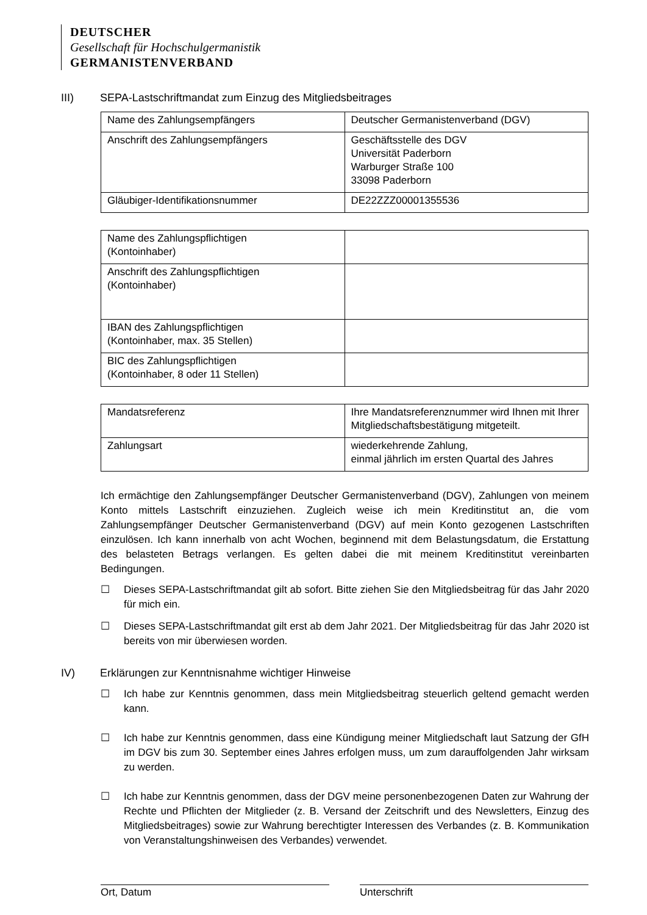DEUTSCHER
Gesellschaft für Hochschulgermanistik
GERMANISTENVERBAND
III) SEPA-Lastschriftmandat zum Einzug des Mitgliedsbeitrages
| Name des Zahlungsempfängers | Deutscher Germanistenverband (DGV) |
| Anschrift des Zahlungsempfängers | Geschäftsstelle des DGV Universität Paderborn Warburger Straße 100 33098 Paderborn |
| Gläubiger-Identifikationsnummer | DE22ZZZ00001355536 |
| Name des Zahlungspflichtigen (Kontoinhaber) | |
| Anschrift des Zahlungspflichtigen (Kontoinhaber) | |
| IBAN des Zahlungspflichtigen (Kontoinhaber, max. 35 Stellen) | |
| BIC des Zahlungspflichtigen (Kontoinhaber, 8 oder 11 Stellen) | |
| Mandatsreferenz | Ihre Mandatsreferenznummer wird Ihnen mit Ihrer Mitgliedschaftsbestätigung mitgeteilt. |
| Zahlungsart | wiederkehrende Zahlung, einmal jährlich im ersten Quartal des Jahres |
Ich ermächtige den Zahlungsempfänger Deutscher Germanistenverband (DGV), Zahlungen von meinem Konto mittels Lastschrift einzuziehen. Zugleich weise ich mein Kreditinstitut an, die vom Zahlungsempfänger Deutscher Germanistenverband (DGV) auf mein Konto gezogenen Lastschriften einzulösen. Ich kann innerhalb von acht Wochen, beginnend mit dem Belastungsdatum, die Erstattung des belasteten Betrags verlangen. Es gelten dabei die mit meinem Kreditinstitut vereinbarten Bedingungen.
☐ Dieses SEPA-Lastschriftmandat gilt ab sofort. Bitte ziehen Sie den Mitgliedsbeitrag für das Jahr 2020 für mich ein.
☐ Dieses SEPA-Lastschriftmandat gilt erst ab dem Jahr 2021. Der Mitgliedsbeitrag für das Jahr 2020 ist bereits von mir überwiesen worden.
IV) Erklärungen zur Kenntnisnahme wichtiger Hinweise
☐ Ich habe zur Kenntnis genommen, dass mein Mitgliedsbeitrag steuerlich geltend gemacht werden kann.
☐ Ich habe zur Kenntnis genommen, dass eine Kündigung meiner Mitgliedschaft laut Satzung der GfH im DGV bis zum 30. September eines Jahres erfolgen muss, um zum darauffolgenden Jahr wirksam zu werden.
☐ Ich habe zur Kenntnis genommen, dass der DGV meine personenbezogenen Daten zur Wahrung der Rechte und Pflichten der Mitglieder (z. B. Versand der Zeitschrift und des Newsletters, Einzug des Mitgliedsbeitrages) sowie zur Wahrung berechtigter Interessen des Verbandes (z. B. Kommunikation von Veranstaltungshinweisen des Verbandes) verwendet.
Ort, Datum Unterschrift